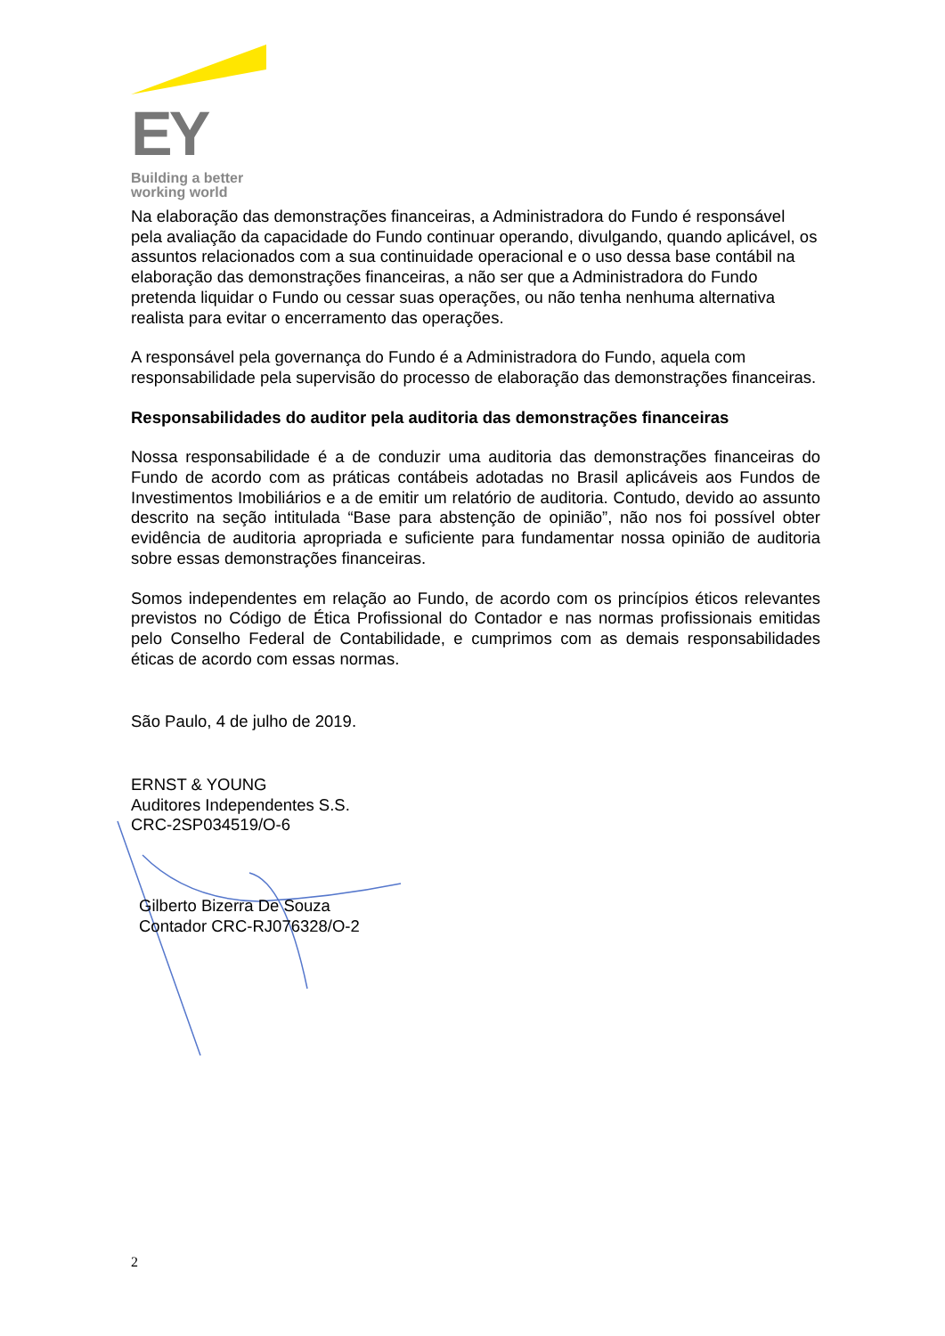EY
Building a better
working world
Na elaboração das demonstrações financeiras, a Administradora do Fundo é responsável pela avaliação da capacidade do Fundo continuar operando, divulgando, quando aplicável, os assuntos relacionados com a sua continuidade operacional e o uso dessa base contábil na elaboração das demonstrações financeiras, a não ser que a Administradora do Fundo pretenda liquidar o Fundo ou cessar suas operações, ou não tenha nenhuma alternativa realista para evitar o encerramento das operações.
A responsável pela governança do Fundo é a Administradora do Fundo, aquela com responsabilidade pela supervisão do processo de elaboração das demonstrações financeiras.
Responsabilidades do auditor pela auditoria das demonstrações financeiras
Nossa responsabilidade é a de conduzir uma auditoria das demonstrações financeiras do Fundo de acordo com as práticas contábeis adotadas no Brasil aplicáveis aos Fundos de Investimentos Imobiliários e a de emitir um relatório de auditoria. Contudo, devido ao assunto descrito na seção intitulada “Base para abstenção de opinião”, não nos foi possível obter evidência de auditoria apropriada e suficiente para fundamentar nossa opinião de auditoria sobre essas demonstrações financeiras.
Somos independentes em relação ao Fundo, de acordo com os princípios éticos relevantes previstos no Código de Ética Profissional do Contador e nas normas profissionais emitidas pelo Conselho Federal de Contabilidade, e cumprimos com as demais responsabilidades éticas de acordo com essas normas.
São Paulo, 4 de julho de 2019.
ERNST & YOUNG
Auditores Independentes S.S.
CRC-2SP034519/O-6
Gilberto Bizerra De Souza
Contador CRC-RJ076328/O-2
2